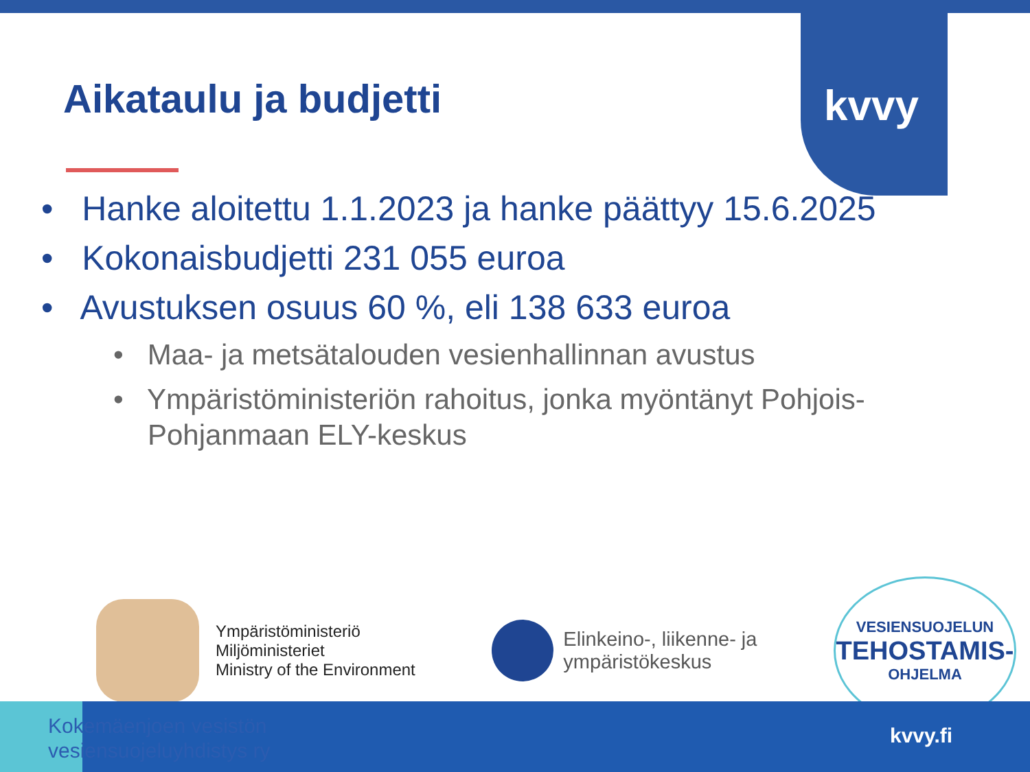kvvy
Aikataulu ja budjetti
• Hanke aloitettu 1.1.2023 ja hanke päättyy 15.6.2025
• Kokonaisbudjetti 231 055 euroa
• Avustuksen osuus 60 %, eli 138 633 euroa
• Maa- ja metsätalouden vesienhallinnan avustus
• Ympäristöministeriön rahoitus, jonka myöntänyt Pohjois-Pohjanmaan ELY-keskus
Ympäristöministeriö
Miljöministeriet
Ministry of the Environment
Elinkeino-, liikenne- ja
ympäristökeskus
VESIENSUOJELUN
TEHOSTAMIS-
OHJELMA
Kokemäenjoen vesistön
vesiensuojeluyhdistys ry
kvvy.fi